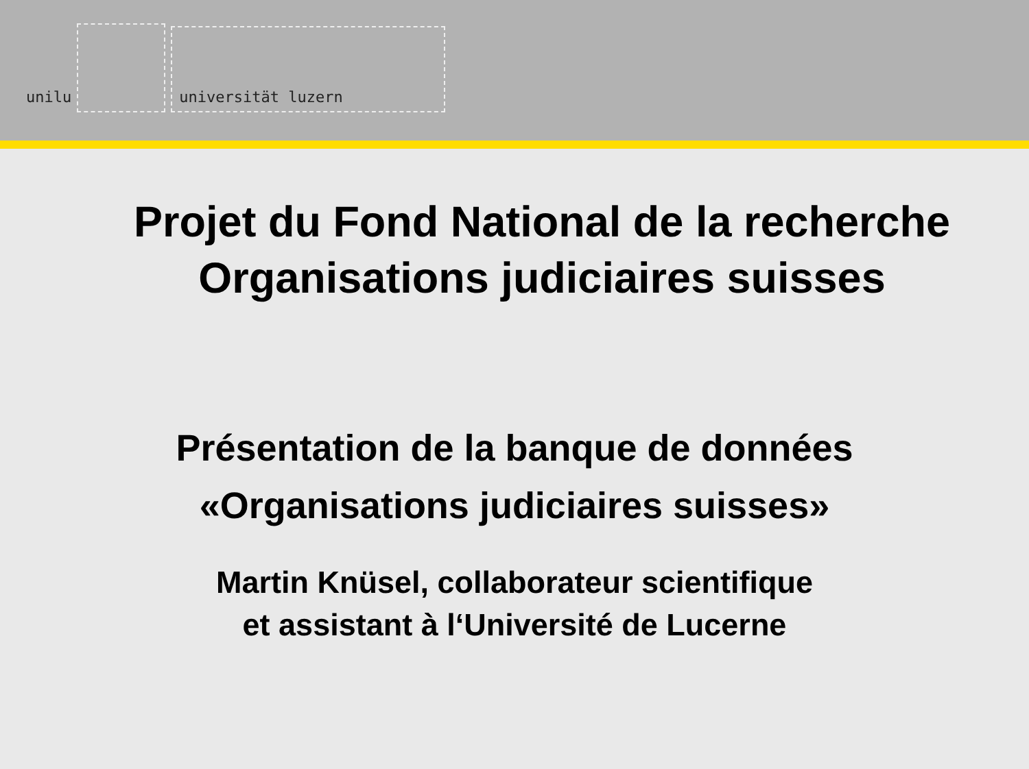unilu
universität luzern
Projet du Fond National de la recherche
Organisations judiciaires suisses
Présentation de la banque de données
«Organisations judiciaires suisses»
Martin Knüsel, collaborateur scientifique
et assistant à l‘Université de Lucerne